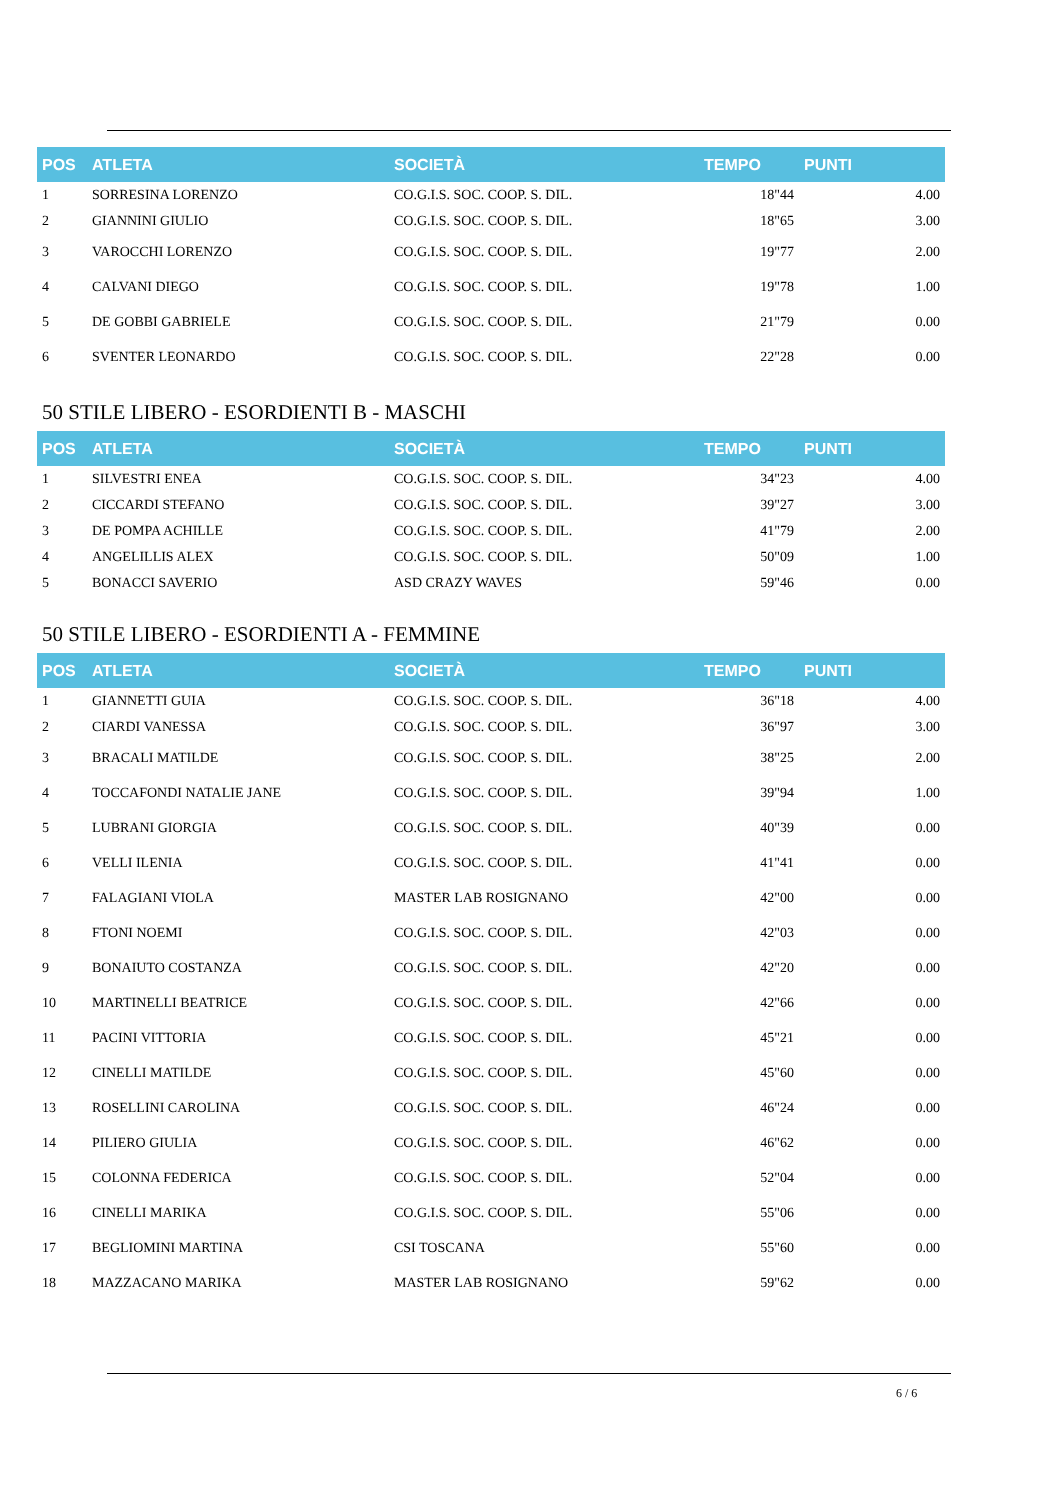| POS | ATLETA | SOCIETÀ | TEMPO | PUNTI |
| --- | --- | --- | --- | --- |
| 1 | SORRESINA LORENZO | CO.G.I.S. SOC. COOP. S. DIL. | 18"44 | 4.00 |
| 2 | GIANNINI GIULIO | CO.G.I.S. SOC. COOP. S. DIL. | 18"65 | 3.00 |
| 3 | VAROCCHI LORENZO | CO.G.I.S. SOC. COOP. S. DIL. | 19"77 | 2.00 |
| 4 | CALVANI DIEGO | CO.G.I.S. SOC. COOP. S. DIL. | 19"78 | 1.00 |
| 5 | DE GOBBI GABRIELE | CO.G.I.S. SOC. COOP. S. DIL. | 21"79 | 0.00 |
| 6 | SVENTER LEONARDO | CO.G.I.S. SOC. COOP. S. DIL. | 22"28 | 0.00 |
50 STILE LIBERO - ESORDIENTI B - MASCHI
| POS | ATLETA | SOCIETÀ | TEMPO | PUNTI |
| --- | --- | --- | --- | --- |
| 1 | SILVESTRI ENEA | CO.G.I.S. SOC. COOP. S. DIL. | 34"23 | 4.00 |
| 2 | CICCARDI STEFANO | CO.G.I.S. SOC. COOP. S. DIL. | 39"27 | 3.00 |
| 3 | DE POMPA ACHILLE | CO.G.I.S. SOC. COOP. S. DIL. | 41"79 | 2.00 |
| 4 | ANGELILLIS ALEX | CO.G.I.S. SOC. COOP. S. DIL. | 50"09 | 1.00 |
| 5 | BONACCI SAVERIO | ASD CRAZY WAVES | 59"46 | 0.00 |
50 STILE LIBERO - ESORDIENTI A - FEMMINE
| POS | ATLETA | SOCIETÀ | TEMPO | PUNTI |
| --- | --- | --- | --- | --- |
| 1 | GIANNETTI GUIA | CO.G.I.S. SOC. COOP. S. DIL. | 36"18 | 4.00 |
| 2 | CIARDI VANESSA | CO.G.I.S. SOC. COOP. S. DIL. | 36"97 | 3.00 |
| 3 | BRACALI MATILDE | CO.G.I.S. SOC. COOP. S. DIL. | 38"25 | 2.00 |
| 4 | TOCCAFONDI NATALIE JANE | CO.G.I.S. SOC. COOP. S. DIL. | 39"94 | 1.00 |
| 5 | LUBRANI GIORGIA | CO.G.I.S. SOC. COOP. S. DIL. | 40"39 | 0.00 |
| 6 | VELLI ILENIA | CO.G.I.S. SOC. COOP. S. DIL. | 41"41 | 0.00 |
| 7 | FALAGIANI VIOLA | MASTER LAB ROSIGNANO | 42"00 | 0.00 |
| 8 | FTONI NOEMI | CO.G.I.S. SOC. COOP. S. DIL. | 42"03 | 0.00 |
| 9 | BONAIUTO COSTANZA | CO.G.I.S. SOC. COOP. S. DIL. | 42"20 | 0.00 |
| 10 | MARTINELLI BEATRICE | CO.G.I.S. SOC. COOP. S. DIL. | 42"66 | 0.00 |
| 11 | PACINI VITTORIA | CO.G.I.S. SOC. COOP. S. DIL. | 45"21 | 0.00 |
| 12 | CINELLI MATILDE | CO.G.I.S. SOC. COOP. S. DIL. | 45"60 | 0.00 |
| 13 | ROSELLINI CAROLINA | CO.G.I.S. SOC. COOP. S. DIL. | 46"24 | 0.00 |
| 14 | PILIERO GIULIA | CO.G.I.S. SOC. COOP. S. DIL. | 46"62 | 0.00 |
| 15 | COLONNA FEDERICA | CO.G.I.S. SOC. COOP. S. DIL. | 52"04 | 0.00 |
| 16 | CINELLI MARIKA | CO.G.I.S. SOC. COOP. S. DIL. | 55"06 | 0.00 |
| 17 | BEGLIOMINI MARTINA | CSI TOSCANA | 55"60 | 0.00 |
| 18 | MAZZACANO MARIKA | MASTER LAB ROSIGNANO | 59"62 | 0.00 |
6 / 6